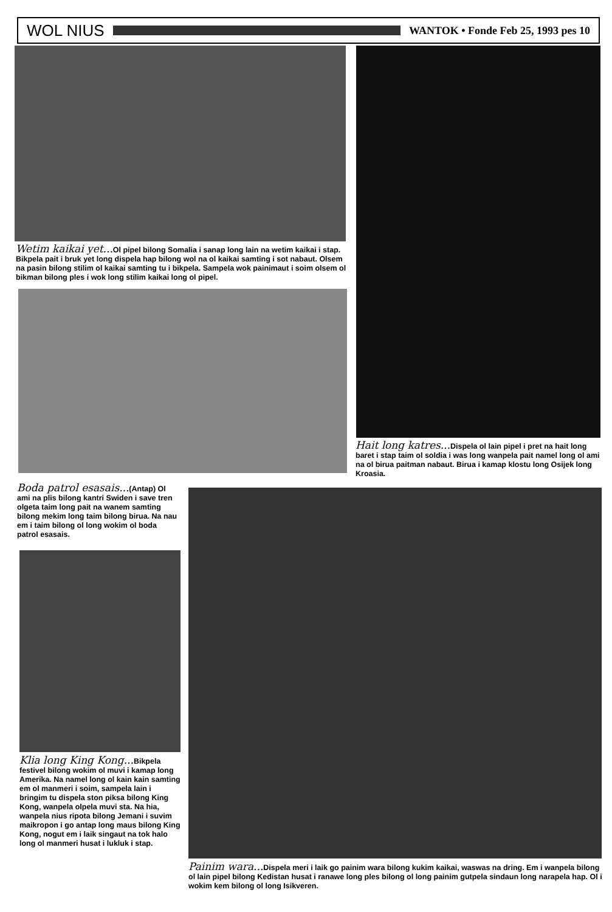WOL NIUS
WANTOK • Fonde Feb 25, 1993 pes 10
Wetim kaikai yet... Ol pipel bilong Somalia i sanap long lain na wetim kaikai i stap. Bikpela pait i bruk yet long dispela hap bilong wol na ol kaikai samting i sot nabaut. Olsem na pasin bilong stilim ol kaikai samting tu i bikpela. Sampela wok painimaut i soim olsem ol bikman bilong ples i wok long stilim kaikai long ol pipel.
Hait long katres... Dispela ol lain pipel i pret na hait long baret i stap taim ol soldia i was long wanpela pait namel long ol ami na ol birua paitman nabaut. Birua i kamap klostu long Osijek long Kroasia.
Boda patrol esasais...(Antap) Ol ami na plis bilong kantri Swiden i save tren olgeta taim long pait na wanem samting bilong mekim long taim bilong birua. Na nau em i taim bilong ol long wokim ol boda patrol esasais.
Klia long King Kong... Bikpela festivel bilong wokim ol muvi i kamap long Amerika. Na namel long ol kain kain samting em ol manmeri i soim, sampela lain i bringim tu dispela ston piksa bilong King Kong, wanpela olpela muvi sta. Na hia, wanpela nius ripota bilong Jemani i suvim maikropon i go antap long maus bilong King Kong, nogut em i laik singaut na tok halo long ol manmeri husat i lukluk i stap.
Painim wara... Dispela meri i laik go painim wara bilong kukim kaikai, waswas na dring. Em i wanpela bilong ol lain pipel bilong Kedistan husat i ranawe long ples bilong ol long painim gutpela sindaun long narapela hap. Ol i wokim kem bilong ol long Isikveren.